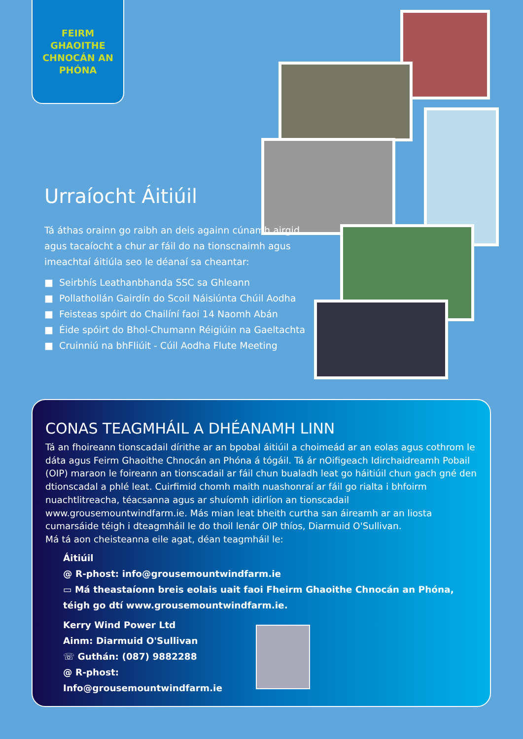FEIRM
GHAOITHE
CHNOCÁN AN
PHÓNA
Urraíocht Áitiúil
Tá áthas orainn go raibh an deis againn cúnamh airgid agus tacaíocht a chur ar fáil do na tionscnaimh agus imeachtaí áitiúla seo le déanaí sa cheantar:
■ Seirbhís Leathanbhanda SSC sa Ghleann
■ Pollathollán Gairdín do Scoil Náisiúnta Chúil Aodha
■ Feisteas spóirt do Chailíní faoi 14 Naomh Abán
■ Éide spóirt do Bhol-Chumann Réigiúin na Gaeltachta
■ Cruinniú na bhFliúit - Cúil Aodha Flute Meeting
CONAS TEAGMHÁIL A DHÉANAMH LINN
Tá an fhoireann tionscadail dírithe ar an bpobal áitiúil a choimeád ar an eolas agus cothrom le dáta agus Feirm Ghaoithe Chnocán an Phóna á tógáil. Tá ár nOifigeach Idirchaidreamh Pobail (OIP) maraon le foireann an tionscadail ar fáil chun bualadh leat go háitiúil chun gach gné den dtionscadal a phlé leat. Cuirfimid chomh maith nuashonraí ar fáil go rialta i bhfoirm nuachtlitreacha, téacsanna agus ar shuíomh idirlíon an tionscadail www.grousemountwindfarm.ie. Más mian leat bheith curtha san áireamh ar an liosta cumarsáide téigh i dteagmháil le do thoil lenár OIP thíos, Diarmuid O'Sullivan.
Má tá aon cheisteanna eile agat, déan teagmháil le:
Áitiúil
@ R-phost: info@grousemountwindfarm.ie
▭ Má theastaíonn breis eolais uait faoi Fheirm Ghaoithe Chnocán an Phóna, téigh go dtí www.grousemountwindfarm.ie.
Kerry Wind Power Ltd
Ainm: Diarmuid O'Sullivan
☏ Guthán: (087) 9882288
@ R-phost:
Info@grousemountwindfarm.ie